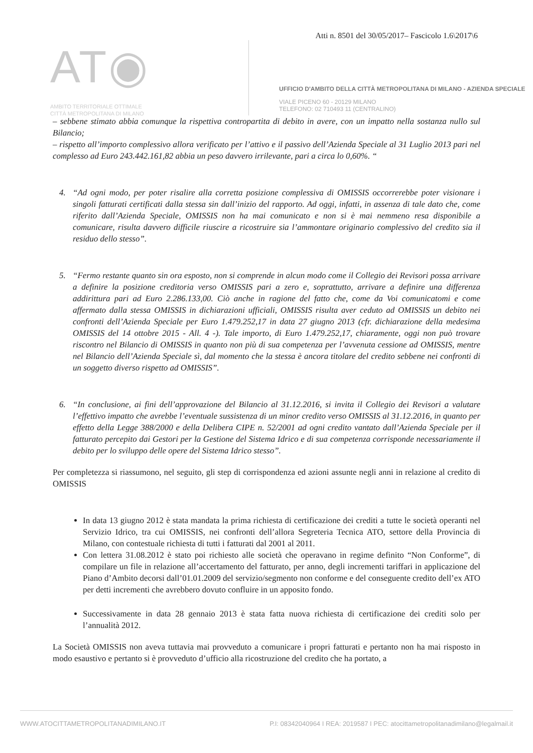Atti n. 8501 del 30/05/2017– Fascicolo 1.6\2017\6
AT◉
AMBITO TERRITORIALE OTTIMALE
CITTÀ METROPOLITANA DI MILANO
UFFICIO D'AMBITO DELLA CITTÀ METROPOLITANA DI MILANO - AZIENDA SPECIALE
VIALE PICENO 60 - 20129 MILANO
TELEFONO: 02 710493 11 (CENTRALINO)
– sebbene stimato abbia comunque la rispettiva contropartita di debito in avere, con un impatto nella sostanza nullo sul Bilancio;
– rispetto all’importo complessivo allora verificato per l’attivo e il passivo dell’Azienda Speciale al 31 Luglio 2013 pari nel complesso ad Euro 243.442.161,82 abbia un peso davvero irrilevante, pari a circa lo 0,60%. “
4. “Ad ogni modo, per poter risalire alla corretta posizione complessiva di OMISSIS occorrerebbe poter visionare i singoli fatturati certificati dalla stessa sin dall’inizio del rapporto. Ad oggi, infatti, in assenza di tale dato che, come riferito dall’Azienda Speciale, OMISSIS non ha mai comunicato e non si è mai nemmeno resa disponibile a comunicare, risulta davvero difficile riuscire a ricostruire sia l’ammontare originario complessivo del credito sia il residuo dello stesso”.
5. “Fermo restante quanto sin ora esposto, non si comprende in alcun modo come il Collegio dei Revisori possa arrivare a definire la posizione creditoria verso OMISSIS pari a zero e, soprattutto, arrivare a definire una differenza addirittura pari ad Euro 2.286.133,00. Ciò anche in ragione del fatto che, come da Voi comunicatomi e come affermato dalla stessa OMISSIS in dichiarazioni ufficiali, OMISSIS risulta aver ceduto ad OMISSIS un debito nei confronti dell’Azienda Speciale per Euro 1.479.252,17 in data 27 giugno 2013 (cfr. dichiarazione della medesima OMISSIS del 14 ottobre 2015 - All. 4 -). Tale importo, di Euro 1.479.252,17, chiaramente, oggi non può trovare riscontro nel Bilancio di OMISSIS in quanto non più di sua competenza per l’avvenuta cessione ad OMISSIS, mentre nel Bilancio dell’Azienda Speciale sì, dal momento che la stessa è ancora titolare del credito sebbene nei confronti di un soggetto diverso rispetto ad OMISSIS”.
6. “In conclusione, ai fini dell’approvazione del Bilancio al 31.12.2016, si invita il Collegio dei Revisori a valutare l’effettivo impatto che avrebbe l’eventuale sussistenza di un minor credito verso OMISSIS al 31.12.2016, in quanto per effetto della Legge 388/2000 e della Delibera CIPE n. 52/2001 ad ogni credito vantato dall’Azienda Speciale per il fatturato percepito dai Gestori per la Gestione del Sistema Idrico e di sua competenza corrisponde necessariamente il debito per lo sviluppo delle opere del Sistema Idrico stesso”.
Per completezza si riassumono, nel seguito, gli step di corrispondenza ed azioni assunte negli anni in relazione al credito di OMISSIS
In data 13 giugno 2012 è stata mandata la prima richiesta di certificazione dei crediti a tutte le società operanti nel Servizio Idrico, tra cui OMISSIS, nei confronti dell’allora Segreteria Tecnica ATO, settore della Provincia di Milano, con contestuale richiesta di tutti i fatturati dal 2001 al 2011.
Con lettera 31.08.2012 è stato poi richiesto alle società che operavano in regime definito “Non Conforme”, di compilare un file in relazione all’accertamento del fatturato, per anno, degli incrementi tariffari in applicazione del Piano d’Ambito decorsi dall’01.01.2009 del servizio/segmento non conforme e del conseguente credito dell’ex ATO per detti incrementi che avrebbero dovuto confluire in un apposito fondo.
Successivamente in data 28 gennaio 2013 è stata fatta nuova richiesta di certificazione dei crediti solo per l’annualità 2012.
La Società OMISSIS non aveva tuttavia mai provveduto a comunicare i propri fatturati e pertanto non ha mai risposto in modo esaustivo e pertanto si è provveduto d’ufficio alla ricostruzione del credito che ha portato, a
WWW.ATOCITTAMETROPOLITANADIMILANO.IT P.I: 08342040964 I REA: 2019587 I PEC: atocittametropolitanadimilano@legalmail.it